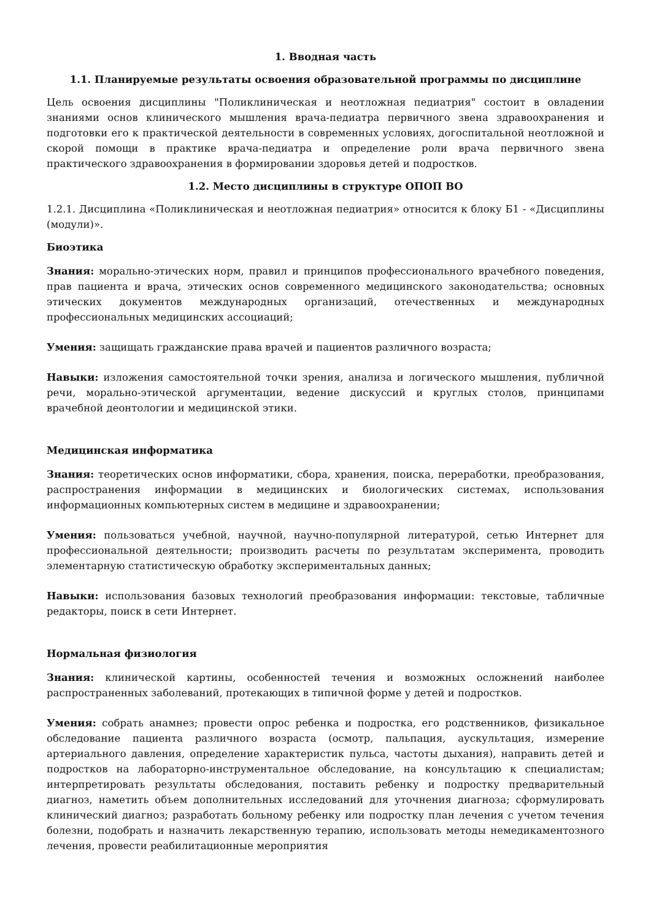1. Вводная часть
1.1. Планируемые результаты освоения образовательной программы по дисциплине
Цель освоения дисциплины "Поликлиническая и неотложная педиатрия" состоит в овладении знаниями основ клинического мышления врача-педиатра первичного звена здравоохранения и подготовки его к практической деятельности в современных условиях, догоспитальной неотложной и скорой помощи в практике врача-педиатра и определение роли врача первичного звена практического здравоохранения в формировании здоровья детей и подростков.
1.2. Место дисциплины в структуре ОПОП ВО
1.2.1. Дисциплина «Поликлиническая и неотложная педиатрия» относится к блоку Б1 - «Дисциплины (модули)».
Биоэтика
Знания: морально-этических норм, правил и принципов профессионального врачебного поведения, прав пациента и врача, этических основ современного медицинского законодательства; основных этических документов международных организаций, отечественных и международных профессиональных медицинских ассоциаций;
Умения: защищать гражданские права врачей и пациентов различного возраста;
Навыки: изложения самостоятельной точки зрения, анализа и логического мышления, публичной речи, морально-этической аргументации, ведение дискуссий и круглых столов, принципами врачебной деонтологии и медицинской этики.
Медицинская информатика
Знания: теоретических основ информатики, сбора, хранения, поиска, переработки, преобразования, распространения информации в медицинских и биологических системах, использования информационных компьютерных систем в медицине и здравоохранении;
Умения: пользоваться учебной, научной, научно-популярной литературой, сетью Интернет для профессиональной деятельности; производить расчеты по результатам эксперимента, проводить элементарную статистическую обработку экспериментальных данных;
Навыки: использования базовых технологий преобразования информации: текстовые, табличные редакторы, поиск в сети Интернет.
Нормальная физиология
Знания: клинической картины, особенностей течения и возможных осложнений наиболее распространенных заболеваний, протекающих в типичной форме у детей и подростков.
Умения: собрать анамнез; провести опрос ребенка и подростка, его родственников, физикальное обследование пациента различного возраста (осмотр, пальпация, аускультация, измерение артериального давления, определение характеристик пульса, частоты дыхания), направить детей и подростков на лабораторно-инструментальное обследование, на консультацию к специалистам; интерпретировать результаты обследования, поставить ребенку и подростку предварительный диагноз, наметить объем дополнительных исследований для уточнения диагноза; сформулировать клинический диагноз; разработать больному ребенку или подростку план лечения с учетом течения болезни, подобрать и назначить лекарственную терапию, использовать методы немедикаментозного лечения, провести реабилитационные мероприятия